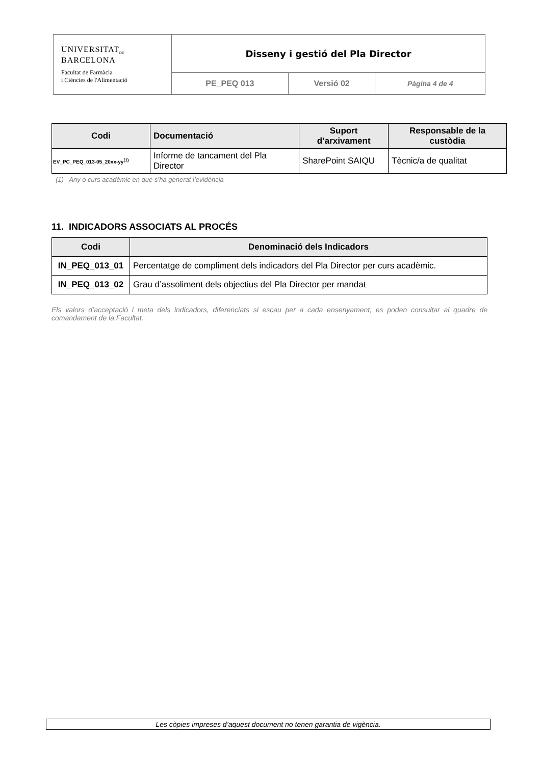| UNIVERSITAT<sub>DE</sub> BARCELONA Facultat de Farmàcia i Ciències de l'Alimentació | Disseny i gestió del Pla Director | | |
| | PE_PEQ 013 | Versió 02 | Pàgina 4 de 4 |
| Codi | Documentació | Suport d’arxivament | Responsable de la custòdia |
| --- | --- | --- | --- |
| EV_PC_PEQ_013-05_20xx-yy<sup>(1)</sup> | Informe de tancament del Pla Director | SharePoint SAIQU | Tècnic/a de qualitat |
(1) Any o curs acadèmic en que s’ha generat l’evidència
11. INDICADORS ASSOCIATS AL PROCÉS
| Codi | Denominació dels Indicadors |
| --- | --- |
| IN_PEQ_013_01 | Percentatge de compliment dels indicadors del Pla Director per curs acadèmic. |
| IN_PEQ_013_02 | Grau d’assoliment dels objectius del Pla Director per mandat |
Els valors d’acceptació i meta dels indicadors, diferenciats si escau per a cada ensenyament, es poden consultar al quadre de comandament de la Facultat.
Les còpies impreses d’aquest document no tenen garantia de vigència.